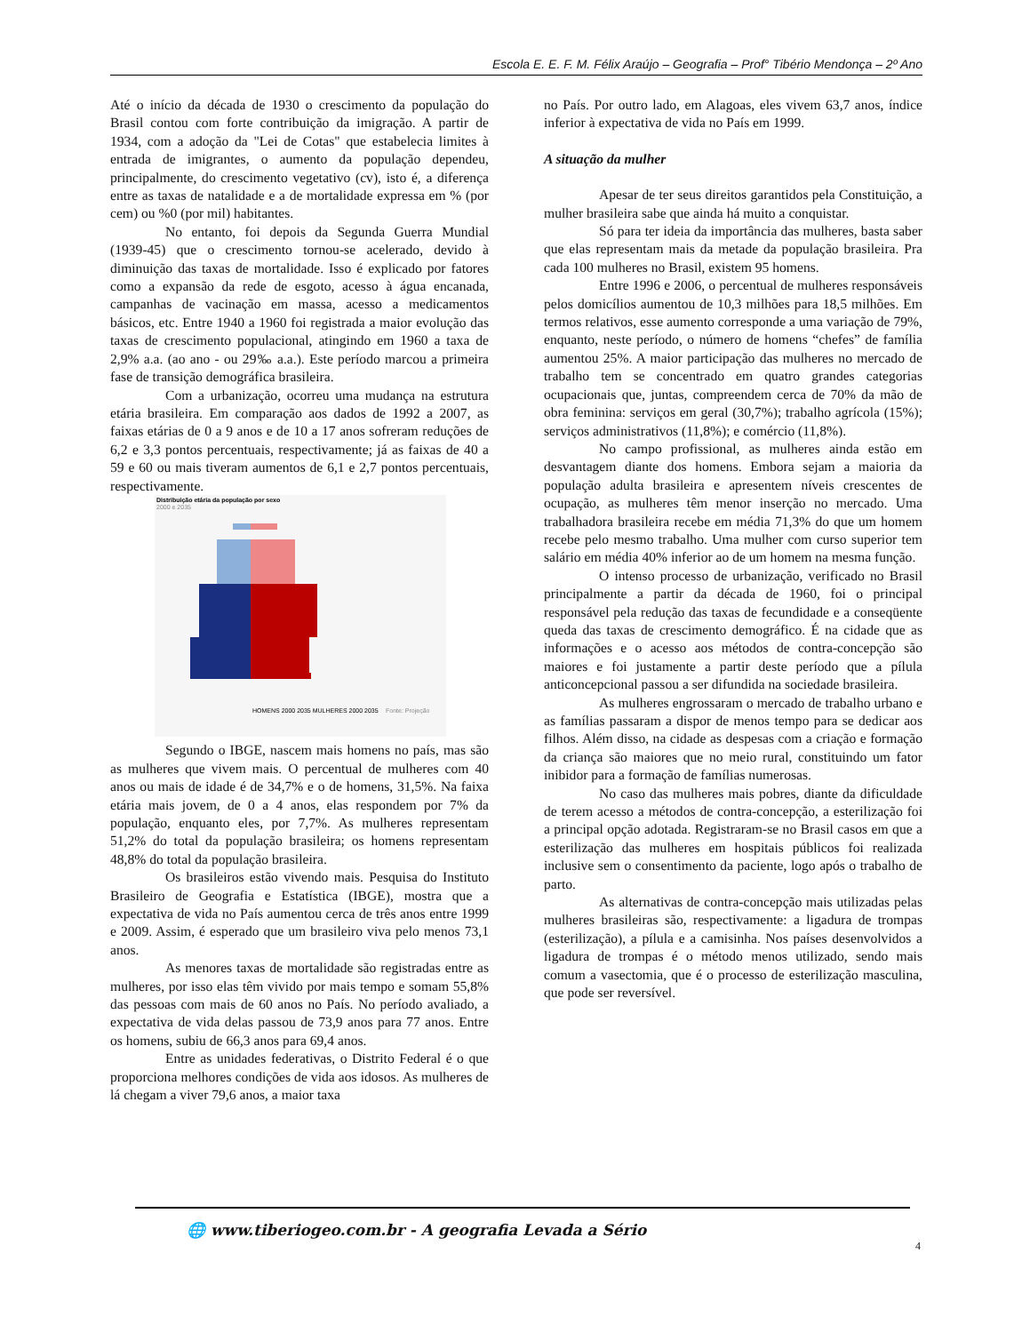Escola E. E. F. M. Félix Araújo – Geografia – Prof° Tibério Mendonça – 2º Ano
Até o início da década de 1930 o crescimento da população do Brasil contou com forte contribuição da imigração. A partir de 1934, com a adoção da "Lei de Cotas" que estabelecia limites à entrada de imigrantes, o aumento da população dependeu, principalmente, do crescimento vegetativo (cv), isto é, a diferença entre as taxas de natalidade e a de mortalidade expressa em % (por cem) ou %0 (por mil) habitantes.
No entanto, foi depois da Segunda Guerra Mundial (1939-45) que o crescimento tornou-se acelerado, devido à diminuição das taxas de mortalidade. Isso é explicado por fatores como a expansão da rede de esgoto, acesso à água encanada, campanhas de vacinação em massa, acesso a medicamentos básicos, etc. Entre 1940 a 1960 foi registrada a maior evolução das taxas de crescimento populacional, atingindo em 1960 a taxa de 2,9% a.a. (ao ano - ou 29‰ a.a.). Este período marcou a primeira fase de transição demográfica brasileira.
Com a urbanização, ocorreu uma mudança na estrutura etária brasileira. Em comparação aos dados de 1992 a 2007, as faixas etárias de 0 a 9 anos e de 10 a 17 anos sofreram reduções de 6,2 e 3,3 pontos percentuais, respectivamente; já as faixas de 40 a 59 e 60 ou mais tiveram aumentos de 6,1 e 2,7 pontos percentuais, respectivamente.
Distribuição etária da população por sexo
2000 e 2035
HOMENS 2000 2035 MULHERES 2000 2035
Fonte: Projeção
Segundo o IBGE, nascem mais homens no país, mas são as mulheres que vivem mais. O percentual de mulheres com 40 anos ou mais de idade é de 34,7% e o de homens, 31,5%. Na faixa etária mais jovem, de 0 a 4 anos, elas respondem por 7% da população, enquanto eles, por 7,7%. As mulheres representam 51,2% do total da população brasileira; os homens representam 48,8% do total da população brasileira.
Os brasileiros estão vivendo mais. Pesquisa do Instituto Brasileiro de Geografia e Estatística (IBGE), mostra que a expectativa de vida no País aumentou cerca de três anos entre 1999 e 2009. Assim, é esperado que um brasileiro viva pelo menos 73,1 anos.
As menores taxas de mortalidade são registradas entre as mulheres, por isso elas têm vivido por mais tempo e somam 55,8% das pessoas com mais de 60 anos no País. No período avaliado, a expectativa de vida delas passou de 73,9 anos para 77 anos. Entre os homens, subiu de 66,3 anos para 69,4 anos.
Entre as unidades federativas, o Distrito Federal é o que proporciona melhores condições de vida aos idosos. As mulheres de lá chegam a viver 79,6 anos, a maior taxa
no País. Por outro lado, em Alagoas, eles vivem 63,7 anos, índice inferior à expectativa de vida no País em 1999.
A situação da mulher
Apesar de ter seus direitos garantidos pela Constituição, a mulher brasileira sabe que ainda há muito a conquistar.
Só para ter ideia da importância das mulheres, basta saber que elas representam mais da metade da população brasileira. Pra cada 100 mulheres no Brasil, existem 95 homens.
Entre 1996 e 2006, o percentual de mulheres responsáveis pelos domicílios aumentou de 10,3 milhões para 18,5 milhões. Em termos relativos, esse aumento corresponde a uma variação de 79%, enquanto, neste período, o número de homens “chefes” de família aumentou 25%. A maior participação das mulheres no mercado de trabalho tem se concentrado em quatro grandes categorias ocupacionais que, juntas, compreendem cerca de 70% da mão de obra feminina: serviços em geral (30,7%); trabalho agrícola (15%); serviços administrativos (11,8%); e comércio (11,8%).
No campo profissional, as mulheres ainda estão em desvantagem diante dos homens. Embora sejam a maioria da população adulta brasileira e apresentem níveis crescentes de ocupação, as mulheres têm menor inserção no mercado. Uma trabalhadora brasileira recebe em média 71,3% do que um homem recebe pelo mesmo trabalho. Uma mulher com curso superior tem salário em média 40% inferior ao de um homem na mesma função.
O intenso processo de urbanização, verificado no Brasil principalmente a partir da década de 1960, foi o principal responsável pela redução das taxas de fecundidade e a conseqüente queda das taxas de crescimento demográfico. É na cidade que as informações e o acesso aos métodos de contra-concepção são maiores e foi justamente a partir deste período que a pílula anticoncepcional passou a ser difundida na sociedade brasileira.
As mulheres engrossaram o mercado de trabalho urbano e as famílias passaram a dispor de menos tempo para se dedicar aos filhos. Além disso, na cidade as despesas com a criação e formação da criança são maiores que no meio rural, constituindo um fator inibidor para a formação de famílias numerosas.
No caso das mulheres mais pobres, diante da dificuldade de terem acesso a métodos de contra-concepção, a esterilização foi a principal opção adotada. Registraram-se no Brasil casos em que a esterilização das mulheres em hospitais públicos foi realizada inclusive sem o consentimento da paciente, logo após o trabalho de parto.
As alternativas de contra-concepção mais utilizadas pelas mulheres brasileiras são, respectivamente: a ligadura de trompas (esterilização), a pílula e a camisinha. Nos países desenvolvidos a ligadura de trompas é o método menos utilizado, sendo mais comum a vasectomia, que é o processo de esterilização masculina, que pode ser reversível.
🌐 www.tiberiogeo.com.br - A geografia Levada a Sério
4